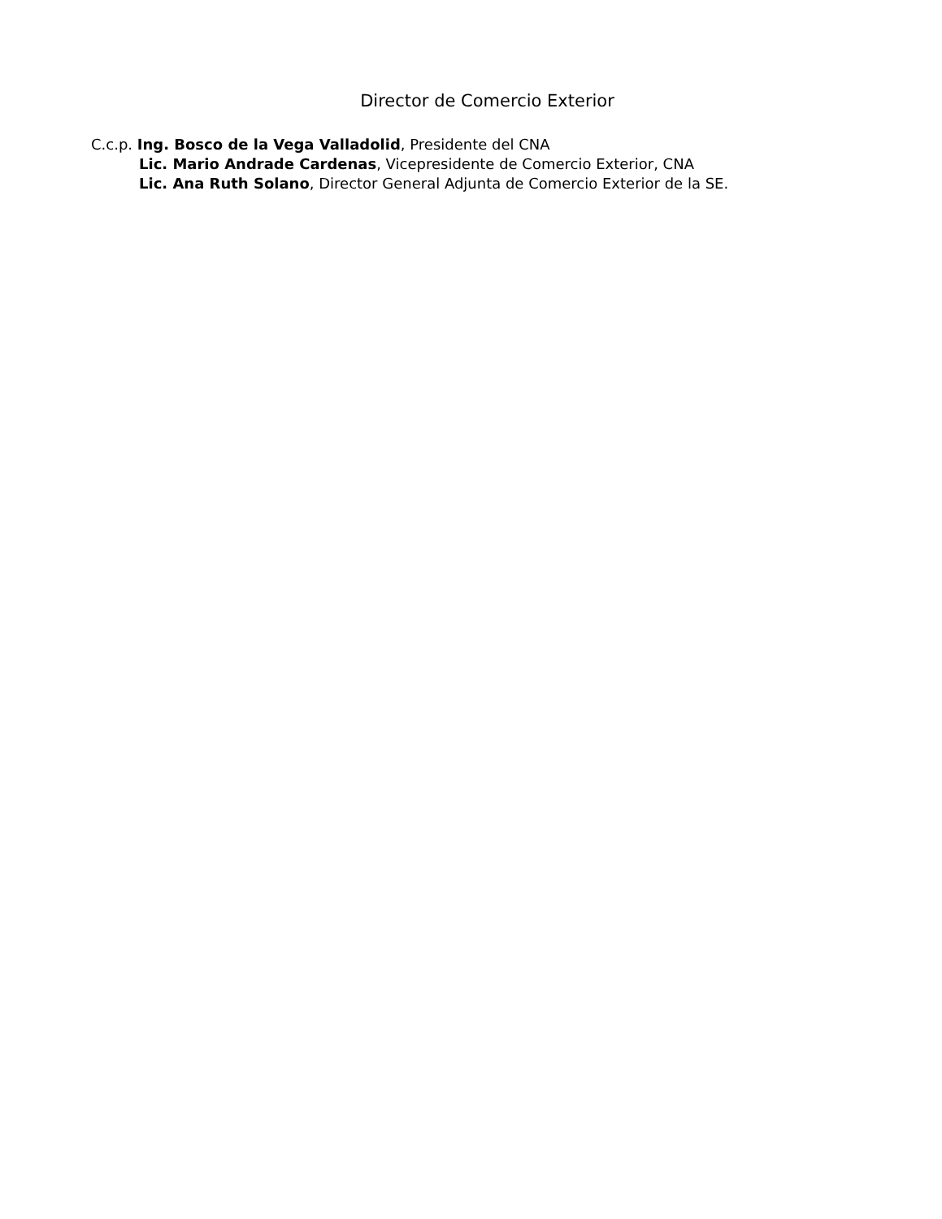Director de Comercio Exterior
C.c.p. Ing. Bosco de la Vega Valladolid, Presidente del CNA
Lic. Mario Andrade Cardenas, Vicepresidente de Comercio Exterior, CNA
Lic. Ana Ruth Solano, Director General Adjunta de Comercio Exterior de la SE.